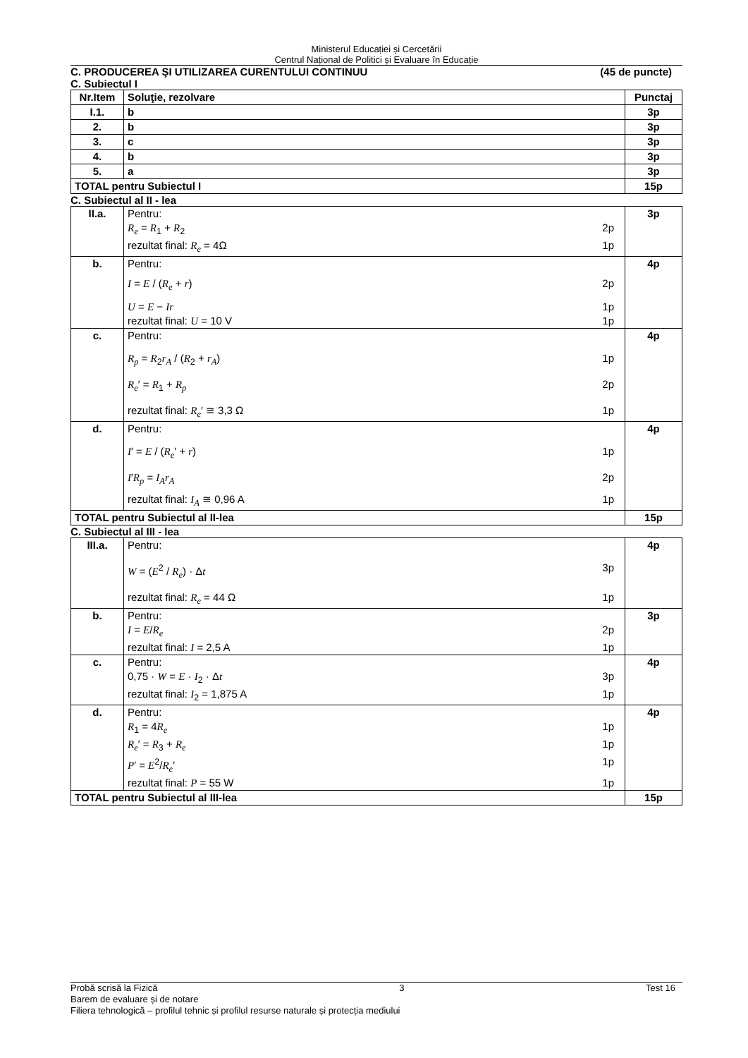Ministerul Educației și Cercetării
Centrul Național de Politici și Evaluare în Educație
C. PRODUCEREA ŞI UTILIZAREA CURENTULUI CONTINUU (45 de puncte)
C. Subiectul I
| Nr.Item | Soluţie, rezolvare | Punctaj |
| --- | --- | --- |
| I.1. | b | 3p |
| 2. | b | 3p |
| 3. | c | 3p |
| 4. | b | 3p |
| 5. | a | 3p |
| TOTAL pentru Subiectul I | | 15p |
C. Subiectul al II - lea
| II.a. | Pentru: R<sub>e</sub> = R<sub>1</sub> + R<sub>2</sub> 2p rezultat final: R<sub>e</sub> = 4Ω 1p | 3p |
| b. | Pentru: I = E / ( R<sub>e</sub> + r ) 2p U = E − Ir 1p rezultat final: U = 10 V 1p | 4p |
| c. | Pentru: R<sub>p</sub> = R<sub>2</sub> r<sub>A</sub> / ( R<sub>2</sub> + r<sub>A</sub> ) 1p R<sub>e</sub> ′ = R<sub>1</sub> + R<sub>p</sub> 2p rezultat final: R<sub>e</sub> ′ ≅ 3,3 Ω 1p | 4p |
| d. | Pentru: I ′ = E / ( R<sub>e</sub> ′ + r ) 1p I ′ R<sub>p</sub> = I<sub>A</sub>r<sub>A</sub> 2p rezultat final: I<sub>A</sub> ≅ 0,96 A 1p | 4p |
| TOTAL pentru Subiectul al II-lea | | 15p |
C. Subiectul al III - lea
| III.a. | Pentru: W = ( E<sup>2</sup> / R<sub>e</sub> ) · Δ t 3p rezultat final: R<sub>e</sub> = 44 Ω 1p | 4p |
| b. | Pentru: I = E / R<sub>e</sub> 2p rezultat final: I = 2,5 A 1p | 3p |
| c. | Pentru: 0,75 · W = E · I<sub>2</sub> · Δ t 3p rezultat final: I<sub>2</sub> = 1,875 A 1p | 4p |
| d. | Pentru: R<sub>1</sub> = 4 R<sub>e</sub> 1p R<sub>e</sub> ′ = R<sub>3</sub> + R<sub>e</sub> 1p P ′ = E<sup>2</sup>/ R<sub>e</sub> ′ 1p rezultat final: P = 55 W 1p | 4p |
| TOTAL pentru Subiectul al III-lea | | 15p |
Probă scrisă la Fizică 3 Test 16
Barem de evaluare și de notare
Filiera tehnologică – profilul tehnic și profilul resurse naturale și protecția mediului